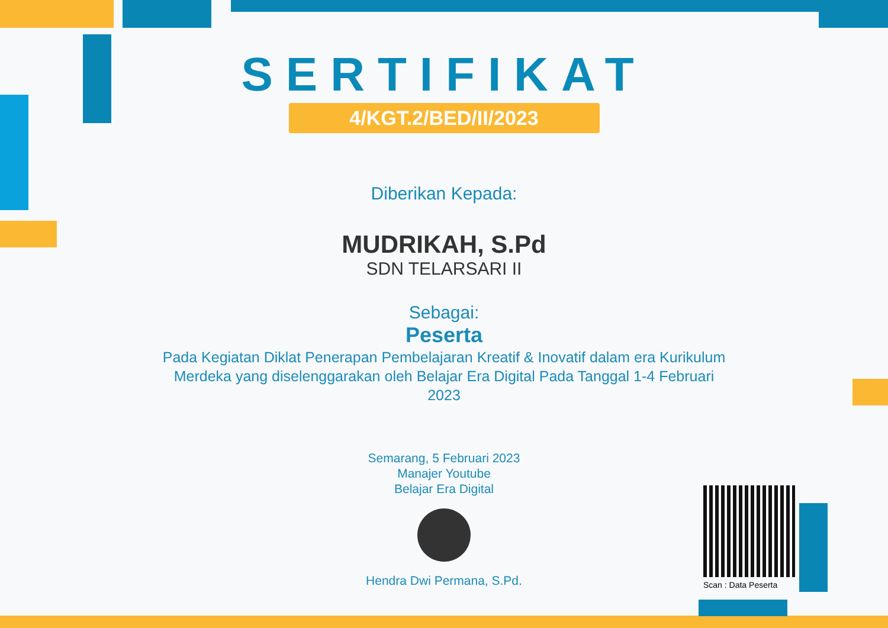SERTIFIKAT
4/KGT.2/BED/II/2023
Diberikan Kepada:
MUDRIKAH, S.Pd
SDN TELARSARI II
Sebagai:
Peserta
Pada Kegiatan Diklat Penerapan Pembelajaran Kreatif & Inovatif dalam era Kurikulum Merdeka yang diselenggarakan oleh Belajar Era Digital Pada Tanggal 1-4 Februari 2023
Semarang, 5 Februari 2023
Manajer Youtube
Belajar Era Digital
Hendra Dwi Permana, S.Pd.
Scan : Data Peserta